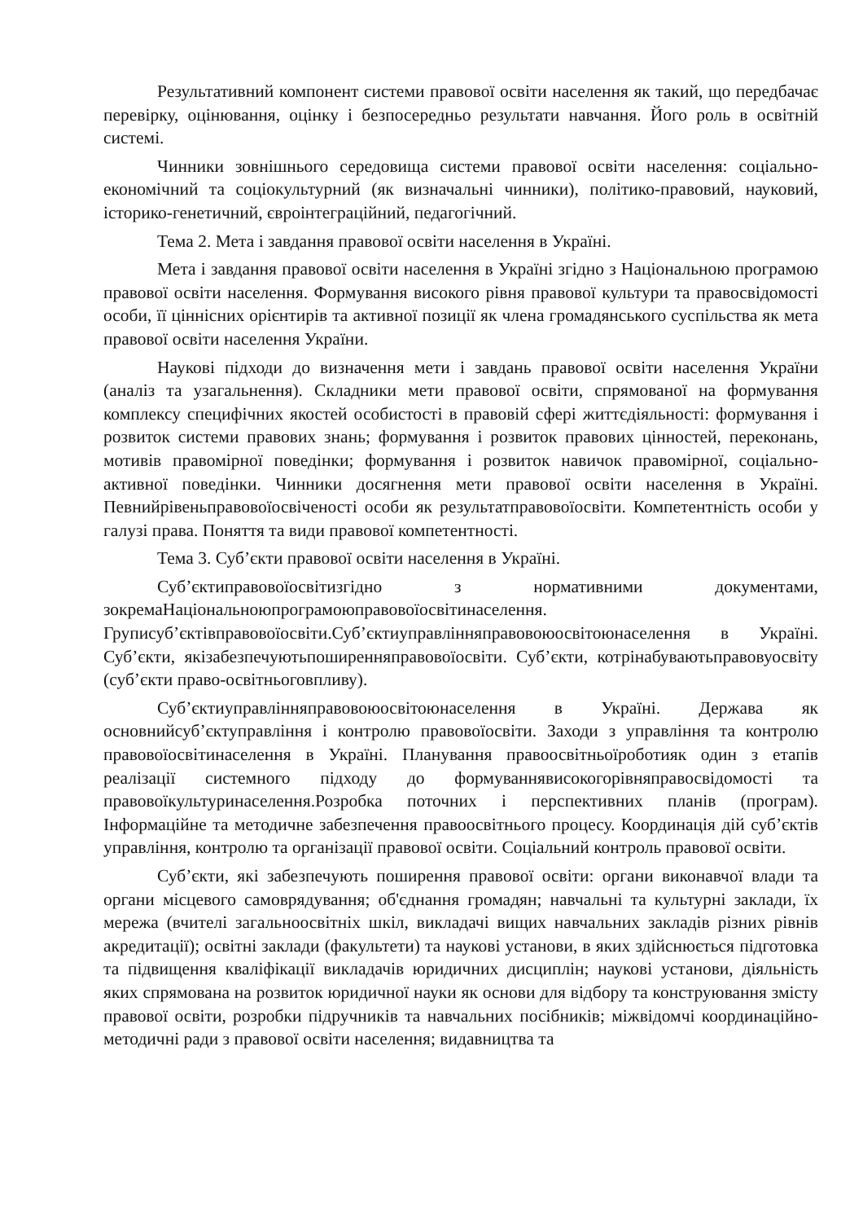Результативний компонент системи правової освіти населення як такий, що передбачає перевірку, оцінювання, оцінку і безпосередньо результати навчання. Його роль в освітній системі.
Чинники зовнішнього середовища системи правової освіти населення: соціально-економічний та соціокультурний (як визначальні чинники), політико-правовий, науковий, історико-генетичний, євроінтеграційний, педагогічний.
Тема 2. Мета і завдання правової освіти населення в Україні.
Мета і завдання правової освіти населення в Україні згідно з Національною програмою правової освіти населення. Формування високого рівня правової культури та правосвідомості особи, її ціннісних орієнтирів та активної позиції як члена громадянського суспільства як мета правової освіти населення України.
Наукові підходи до визначення мети і завдань правової освіти населення України (аналіз та узагальнення). Складники мети правової освіти, спрямованої на формування комплексу специфічних якостей особистості в правовій сфері життєдіяльності: формування і розвиток системи правових знань; формування і розвиток правових цінностей, переконань, мотивів правомірної поведінки; формування і розвиток навичок правомірної, соціально-активної поведінки. Чинники досягнення мети правової освіти населення в Україні. Певнийрівеньправовоїосвіченості особи як результатправовоїосвіти. Компетентність особи у галузі права. Поняття та види правової компетентності.
Тема 3. Суб’єкти правової освіти населення в Україні.
Суб’єктиправовоїосвітизгідно з нормативними документами, зокремаНаціональноюпрограмоюправовоїосвітинаселення. Груписуб’єктівправовоїосвіти.Суб’єктиуправлінняправовоюосвітоюнаселення в Україні. Суб’єкти, якізабезпечуютьпоширенняправовоїосвіти. Суб’єкти, котрінабуваютьправовуосвіту (суб’єкти право-освітньоговпливу).
Суб’єктиуправлінняправовоюосвітоюнаселення в Україні. Держава як основнийсуб’єктуправління і контролю правовоїосвіти. Заходи з управління та контролю правовоїосвітинаселення в Україні. Планування правоосвітньоїроботияк один з етапів реалізації системного підходу до формуваннявисокогорівняправосвідомості та правовоїкультуринаселення.Розробка поточних і перспективних планів (програм). Інформаційне та методичне забезпечення правоосвітнього процесу. Координація дій суб’єктів управління, контролю та організації правової освіти. Соціальний контроль правової освіти.
Суб’єкти, які забезпечують поширення правової освіти: органи виконавчої влади та органи місцевого самоврядування; об'єднання громадян; навчальні та культурні заклади, їх мережа (вчителі загальноосвітніх шкіл, викладачі вищих навчальних закладів різних рівнів акредитації); освітні заклади (факультети) та наукові установи, в яких здійснюється підготовка та підвищення кваліфікації викладачів юридичних дисциплін; наукові установи, діяльність яких спрямована на розвиток юридичної науки як основи для відбору та конструювання змісту правової освіти, розробки підручників та навчальних посібників; міжвідомчі координаційно-методичні ради з правової освіти населення; видавництва та